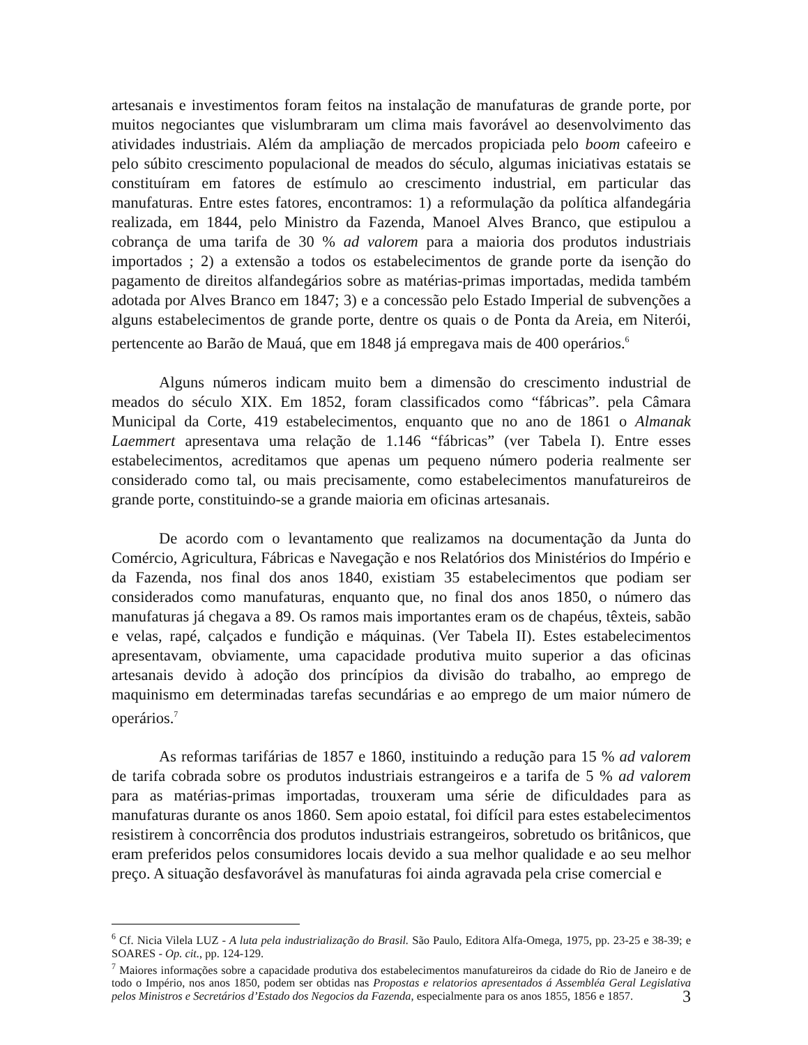artesanais e investimentos foram feitos na instalação de manufaturas de grande porte, por muitos negociantes que vislumbraram um clima mais favorável ao desenvolvimento das atividades industriais. Além da ampliação de mercados propiciada pelo boom cafeeiro e pelo súbito crescimento populacional de meados do século, algumas iniciativas estatais se constituíram em fatores de estímulo ao crescimento industrial, em particular das manufaturas. Entre estes fatores, encontramos: 1) a reformulação da política alfandegária realizada, em 1844, pelo Ministro da Fazenda, Manoel Alves Branco, que estipulou a cobrança de uma tarifa de 30 % ad valorem para a maioria dos produtos industriais importados ; 2) a extensão a todos os estabelecimentos de grande porte da isenção do pagamento de direitos alfandegários sobre as matérias-primas importadas, medida também adotada por Alves Branco em 1847; 3) e a concessão pelo Estado Imperial de subvenções a alguns estabelecimentos de grande porte, dentre os quais o de Ponta da Areia, em Niterói, pertencente ao Barão de Mauá, que em 1848 já empregava mais de 400 operários.<sup>6</sup>
Alguns números indicam muito bem a dimensão do crescimento industrial de meados do século XIX. Em 1852, foram classificados como “fábricas”. pela Câmara Municipal da Corte, 419 estabelecimentos, enquanto que no ano de 1861 o Almanak Laemmert apresentava uma relação de 1.146 “fábricas” (ver Tabela I). Entre esses estabelecimentos, acreditamos que apenas um pequeno número poderia realmente ser considerado como tal, ou mais precisamente, como estabelecimentos manufatureiros de grande porte, constituindo-se a grande maioria em oficinas artesanais.
De acordo com o levantamento que realizamos na documentação da Junta do Comércio, Agricultura, Fábricas e Navegação e nos Relatórios dos Ministérios do Império e da Fazenda, nos final dos anos 1840, existiam 35 estabelecimentos que podiam ser considerados como manufaturas, enquanto que, no final dos anos 1850, o número das manufaturas já chegava a 89. Os ramos mais importantes eram os de chapéus, têxteis, sabão e velas, rapé, calçados e fundição e máquinas. (Ver Tabela II). Estes estabelecimentos apresentavam, obviamente, uma capacidade produtiva muito superior a das oficinas artesanais devido à adoção dos princípios da divisão do trabalho, ao emprego de maquinismo em determinadas tarefas secundárias e ao emprego de um maior número de operários.<sup>7</sup>
As reformas tarifárias de 1857 e 1860, instituindo a redução para 15 % ad valorem de tarifa cobrada sobre os produtos industriais estrangeiros e a tarifa de 5 % ad valorem para as matérias-primas importadas, trouxeram uma série de dificuldades para as manufaturas durante os anos 1860. Sem apoio estatal, foi difícil para estes estabelecimentos resistirem à concorrência dos produtos industriais estrangeiros, sobretudo os britânicos, que eram preferidos pelos consumidores locais devido a sua melhor qualidade e ao seu melhor preço. A situação desfavorável às manufaturas foi ainda agravada pela crise comercial e
<sup>6</sup> Cf. Nicia Vilela LUZ - A luta pela industrialização do Brasil. São Paulo, Editora Alfa-Omega, 1975, pp. 23-25 e 38-39; e SOARES - Op. cit., pp. 124-129.
<sup>7</sup> Maiores informações sobre a capacidade produtiva dos estabelecimentos manufatureiros da cidade do Rio de Janeiro e de todo o Império, nos anos 1850, podem ser obtidas nas Propostas e relatorios apresentados á Assembléa Geral Legislativa pelos Ministros e Secretários d’Estado dos Negocios da Fazenda, especialmente para os anos 1855, 1856 e 1857.
3